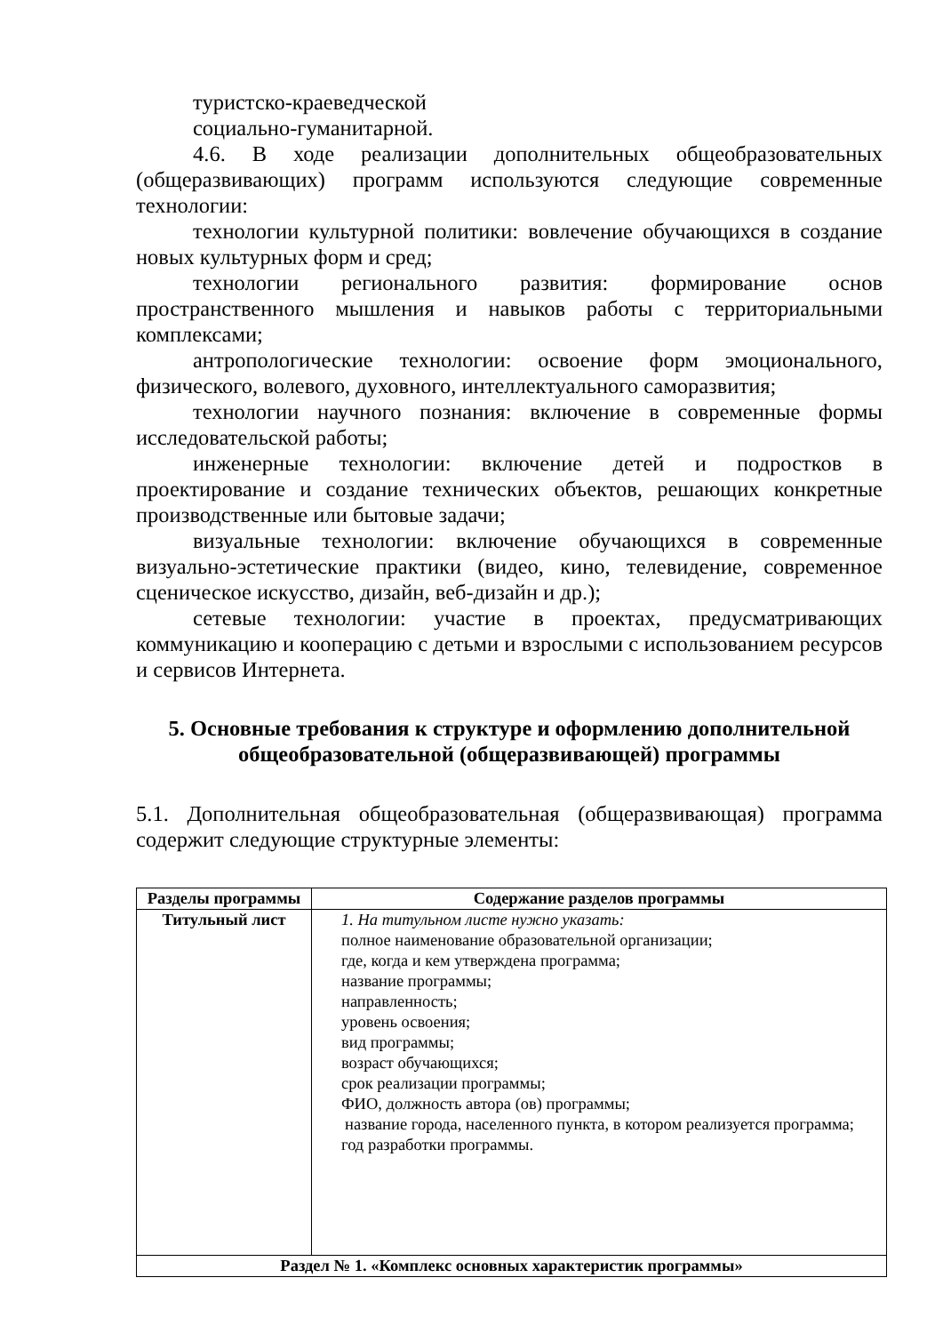туристско-краеведческой
социально-гуманитарной.
4.6. В ходе реализации дополнительных общеобразовательных (общеразвивающих) программ используются следующие современные технологии:
технологии культурной политики: вовлечение обучающихся в создание новых культурных форм и сред;
технологии регионального развития: формирование основ пространственного мышления и навыков работы с территориальными комплексами;
антропологические технологии: освоение форм эмоционального, физического, волевого, духовного, интеллектуального саморазвития;
технологии научного познания: включение в современные формы исследовательской работы;
инженерные технологии: включение детей и подростков в проектирование и создание технических объектов, решающих конкретные производственные или бытовые задачи;
визуальные технологии: включение обучающихся в современные визуально-эстетические практики (видео, кино, телевидение, современное сценическое искусство, дизайн, веб-дизайн и др.);
сетевые технологии: участие в проектах, предусматривающих коммуникацию и кооперацию с детьми и взрослыми с использованием ресурсов и сервисов Интернета.
5. Основные требования к структуре и оформлению дополнительной общеобразовательной (общеразвивающей) программы
5.1. Дополнительная общеобразовательная (общеразвивающая) программа содержит следующие структурные элементы:
| Разделы программы | Содержание разделов программы |
| --- | --- |
| Титульный лист | 1. На титульном листе нужно указать: полное наименование образовательной организации; где, когда и кем утверждена программа; название программы; направленность; уровень освоения; вид программы; возраст обучающихся; срок реализации программы; ФИО, должность автора (ов) программы; название города, населенного пункта, в котором реализуется программа; год разработки программы. |
| Раздел № 1. «Комплекс основных характеристик программы» | |